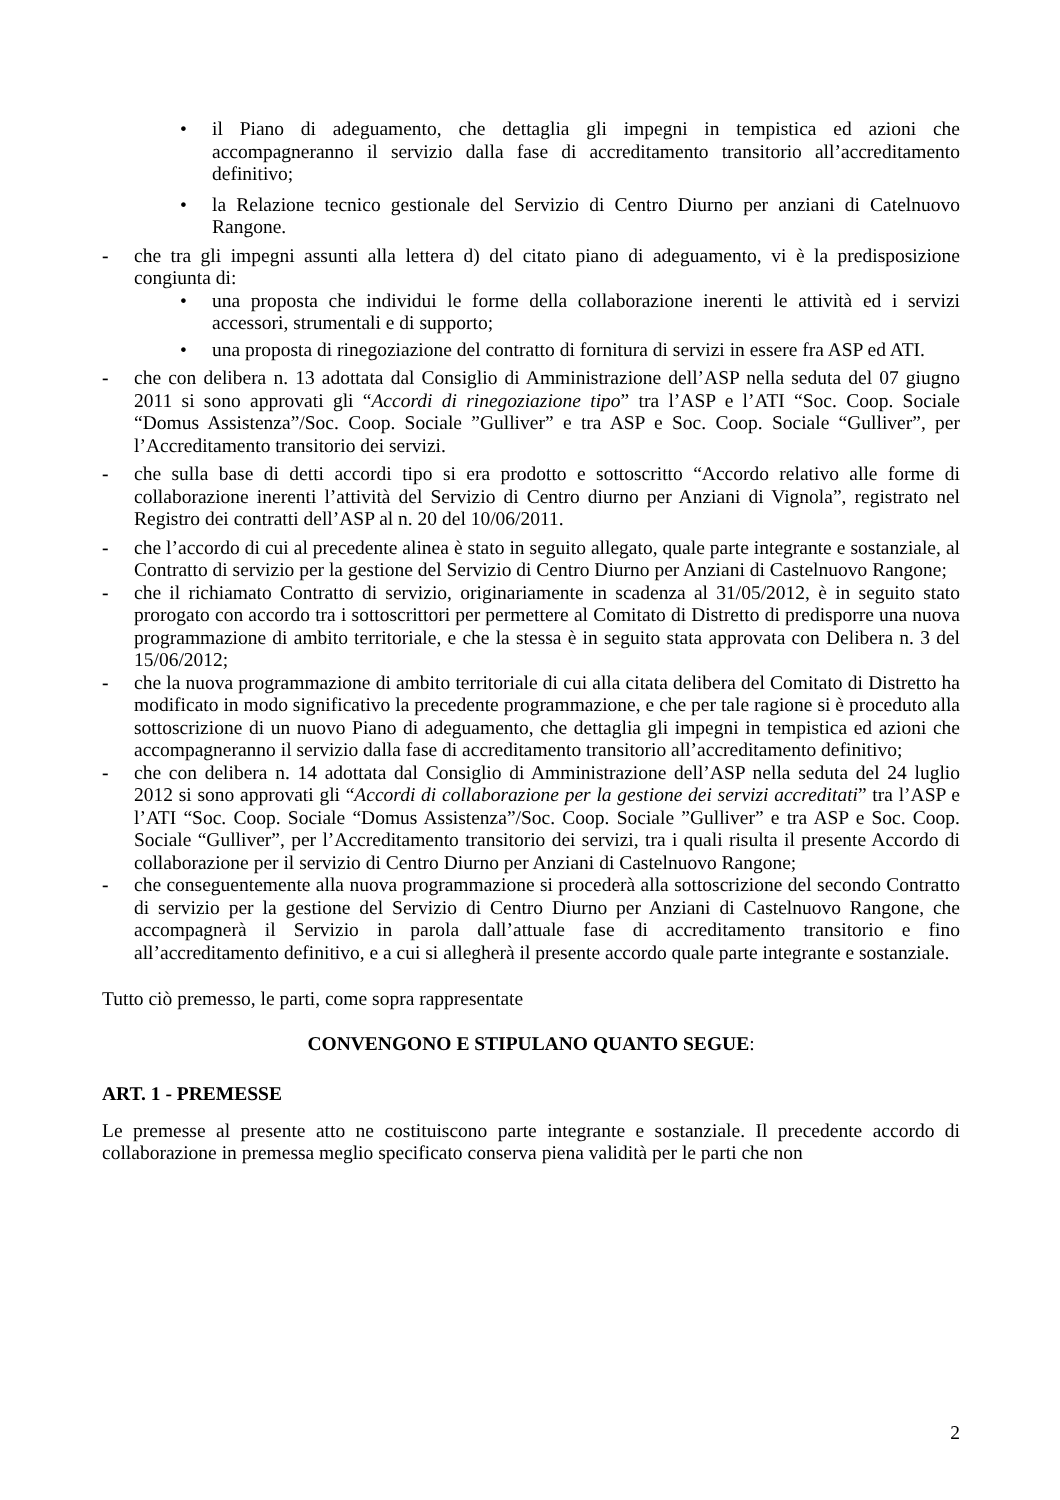• il Piano di adeguamento, che dettaglia gli impegni in tempistica ed azioni che accompagneranno il servizio dalla fase di accreditamento transitorio all’accreditamento definitivo;
• la Relazione tecnico gestionale del Servizio di Centro Diurno per anziani di Catelnuovo Rangone.
- che tra gli impegni assunti alla lettera d) del citato piano di adeguamento, vi è la predisposizione congiunta di:
• una proposta che individui le forme della collaborazione inerenti le attività ed i servizi accessori, strumentali e di supporto;
• una proposta di rinegoziazione del contratto di fornitura di servizi in essere fra ASP ed ATI.
- che con delibera n. 13 adottata dal Consiglio di Amministrazione dell’ASP nella seduta del 07 giugno 2011 si sono approvati gli “Accordi di rinegoziazione tipo” tra l’ASP e l’ATI “Soc. Coop. Sociale “Domus Assistenza”/Soc. Coop. Sociale ”Gulliver” e tra ASP e Soc. Coop. Sociale “Gulliver”, per l’Accreditamento transitorio dei servizi.
- che sulla base di detti accordi tipo si era prodotto e sottoscritto “Accordo relativo alle forme di collaborazione inerenti l’attività del Servizio di Centro diurno per Anziani di Vignola”, registrato nel Registro dei contratti dell’ASP al n. 20 del 10/06/2011.
- che l’accordo di cui al precedente alinea è stato in seguito allegato, quale parte integrante e sostanziale, al Contratto di servizio per la gestione del Servizio di Centro Diurno per Anziani di Castelnuovo Rangone;
- che il richiamato Contratto di servizio, originariamente in scadenza al 31/05/2012, è in seguito stato prorogato con accordo tra i sottoscrittori per permettere al Comitato di Distretto di predisporre una nuova programmazione di ambito territoriale, e che la stessa è in seguito stata approvata con Delibera n. 3 del 15/06/2012;
- che la nuova programmazione di ambito territoriale di cui alla citata delibera del Comitato di Distretto ha modificato in modo significativo la precedente programmazione, e che per tale ragione si è proceduto alla sottoscrizione di un nuovo Piano di adeguamento, che dettaglia gli impegni in tempistica ed azioni che accompagneranno il servizio dalla fase di accreditamento transitorio all’accreditamento definitivo;
- che con delibera n. 14 adottata dal Consiglio di Amministrazione dell’ASP nella seduta del 24 luglio 2012 si sono approvati gli “Accordi di collaborazione per la gestione dei servizi accreditati” tra l’ASP e l’ATI “Soc. Coop. Sociale “Domus Assistenza”/Soc. Coop. Sociale ”Gulliver” e tra ASP e Soc. Coop. Sociale “Gulliver”, per l’Accreditamento transitorio dei servizi, tra i quali risulta il presente Accordo di collaborazione per il servizio di Centro Diurno per Anziani di Castelnuovo Rangone;
- che conseguentemente alla nuova programmazione si procederà alla sottoscrizione del secondo Contratto di servizio per la gestione del Servizio di Centro Diurno per Anziani di Castelnuovo Rangone, che accompagnerà il Servizio in parola dall’attuale fase di accreditamento transitorio e fino all’accreditamento definitivo, e a cui si allegherà il presente accordo quale parte integrante e sostanziale.
Tutto ciò premesso, le parti, come sopra rappresentate
CONVENGONO E STIPULANO QUANTO SEGUE:
ART. 1 - PREMESSE
Le premesse al presente atto ne costituiscono parte integrante e sostanziale. Il precedente accordo di collaborazione in premessa meglio specificato conserva piena validità per le parti che non
2